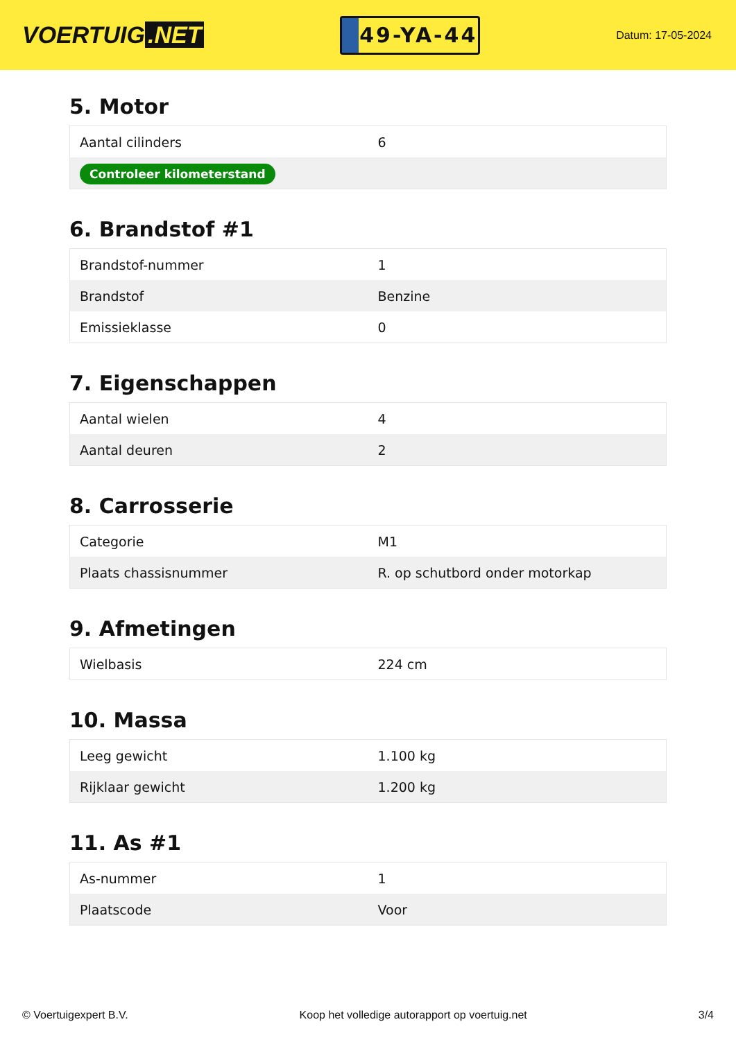VOERTUIG.NET
49-YA-44
Datum: 17-05-2024
5. Motor
| Aantal cilinders | 6 |
| Controleer kilometerstand | |
6. Brandstof #1
| Brandstof-nummer | 1 |
| Brandstof | Benzine |
| Emissieklasse | 0 |
7. Eigenschappen
| Aantal wielen | 4 |
| Aantal deuren | 2 |
8. Carrosserie
| Categorie | M1 |
| Plaats chassisnummer | R. op schutbord onder motorkap |
9. Afmetingen
| Wielbasis | 224 cm |
10. Massa
| Leeg gewicht | 1.100 kg |
| Rijklaar gewicht | 1.200 kg |
11. As #1
| As-nummer | 1 |
| Plaatscode | Voor |
© Voertuigexpert B.V. Koop het volledige autorapport op voertuig.net 3/4